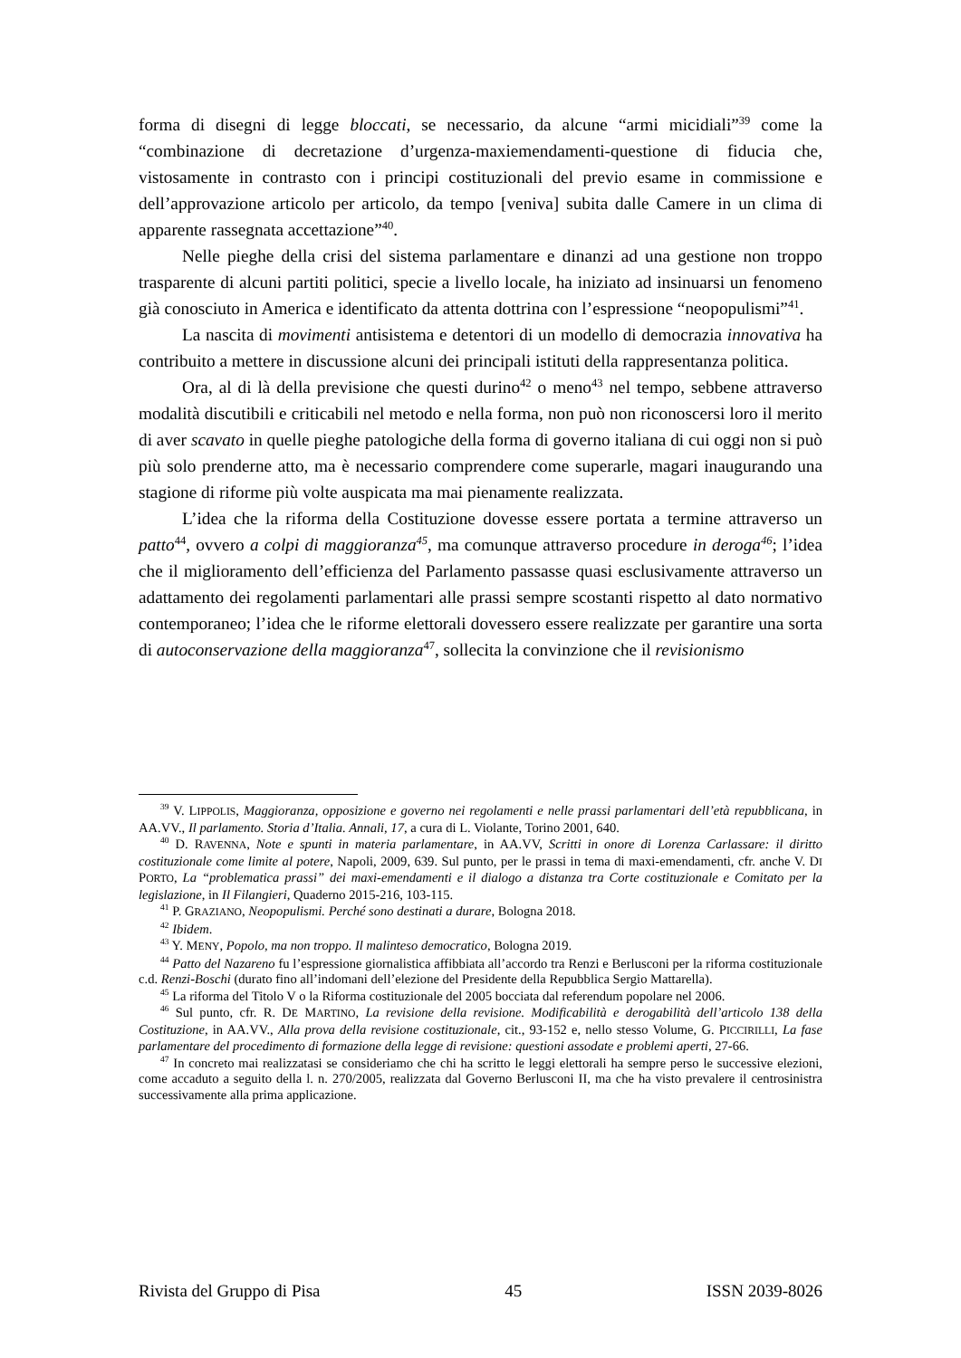forma di disegni di legge bloccati, se necessario, da alcune “armi micidiali”<sup>39</sup> come la “combinazione di decretazione d’urgenza-maxiemendamenti-questione di fiducia che, vistosamente in contrasto con i principi costituzionali del previo esame in commissione e dell’approvazione articolo per articolo, da tempo [veniva] subita dalle Camere in un clima di apparente rassegnata accettazione”<sup>40</sup>.
Nelle pieghe della crisi del sistema parlamentare e dinanzi ad una gestione non troppo trasparente di alcuni partiti politici, specie a livello locale, ha iniziato ad insinuarsi un fenomeno già conosciuto in America e identificato da attenta dottrina con l’espressione “neopopulismi”<sup>41</sup>.
La nascita di movimenti antisistema e detentori di un modello di democrazia innovativa ha contribuito a mettere in discussione alcuni dei principali istituti della rappresentanza politica.
Ora, al di là della previsione che questi durino<sup>42</sup> o meno<sup>43</sup> nel tempo, sebbene attraverso modalità discutibili e criticabili nel metodo e nella forma, non può non riconoscersi loro il merito di aver scavato in quelle pieghe patologiche della forma di governo italiana di cui oggi non si può più solo prenderne atto, ma è necessario comprendere come superarle, magari inaugurando una stagione di riforme più volte auspicata ma mai pienamente realizzata.
L’idea che la riforma della Costituzione dovesse essere portata a termine attraverso un patto<sup>44</sup>, ovvero a colpi di maggioranza<sup>45</sup>, ma comunque attraverso procedure in deroga<sup>46</sup>; l’idea che il miglioramento dell’efficienza del Parlamento passasse quasi esclusivamente attraverso un adattamento dei regolamenti parlamentari alle prassi sempre scostanti rispetto al dato normativo contemporaneo; l’idea che le riforme elettorali dovessero essere realizzate per garantire una sorta di autoconservazione della maggioranza<sup>47</sup>, sollecita la convinzione che il revisionismo
<sup>39</sup> V. LIPPOLIS, Maggioranza, opposizione e governo nei regolamenti e nelle prassi parlamentari dell’età repubblicana, in AA.VV., Il parlamento. Storia d’Italia. Annali, 17, a cura di L. Violante, Torino 2001, 640.
<sup>40</sup> D. RAVENNA, Note e spunti in materia parlamentare, in AA.VV, Scritti in onore di Lorenza Carlassare: il diritto costituzionale come limite al potere, Napoli, 2009, 639. Sul punto, per le prassi in tema di maxi-emendamenti, cfr. anche V. DI PORTO, La “problematica prassi” dei maxi-emendamenti e il dialogo a distanza tra Corte costituzionale e Comitato per la legislazione, in Il Filangieri, Quaderno 2015-216, 103-115.
<sup>41</sup> P. GRAZIANO, Neopopulismi. Perché sono destinati a durare, Bologna 2018.
<sup>42</sup> Ibidem.
<sup>43</sup> Y. MENY, Popolo, ma non troppo. Il malinteso democratico, Bologna 2019.
<sup>44</sup> Patto del Nazareno fu l’espressione giornalistica affibbiata all’accordo tra Renzi e Berlusconi per la riforma costituzionale c.d. Renzi-Boschi (durato fino all’indomani dell’elezione del Presidente della Repubblica Sergio Mattarella).
<sup>45</sup> La riforma del Titolo V o la Riforma costituzionale del 2005 bocciata dal referendum popolare nel 2006.
<sup>46</sup> Sul punto, cfr. R. DE MARTINO, La revisione della revisione. Modificabilità e derogabilità dell’articolo 138 della Costituzione, in AA.VV., Alla prova della revisione costituzionale, cit., 93-152 e, nello stesso Volume, G. PICCIRILLI, La fase parlamentare del procedimento di formazione della legge di revisione: questioni assodate e problemi aperti, 27-66.
<sup>47</sup> In concreto mai realizzatasi se consideriamo che chi ha scritto le leggi elettorali ha sempre perso le successive elezioni, come accaduto a seguito della l. n. 270/2005, realizzata dal Governo Berlusconi II, ma che ha visto prevalere il centrosinistra successivamente alla prima applicazione.
Rivista del Gruppo di Pisa 45 ISSN 2039-8026